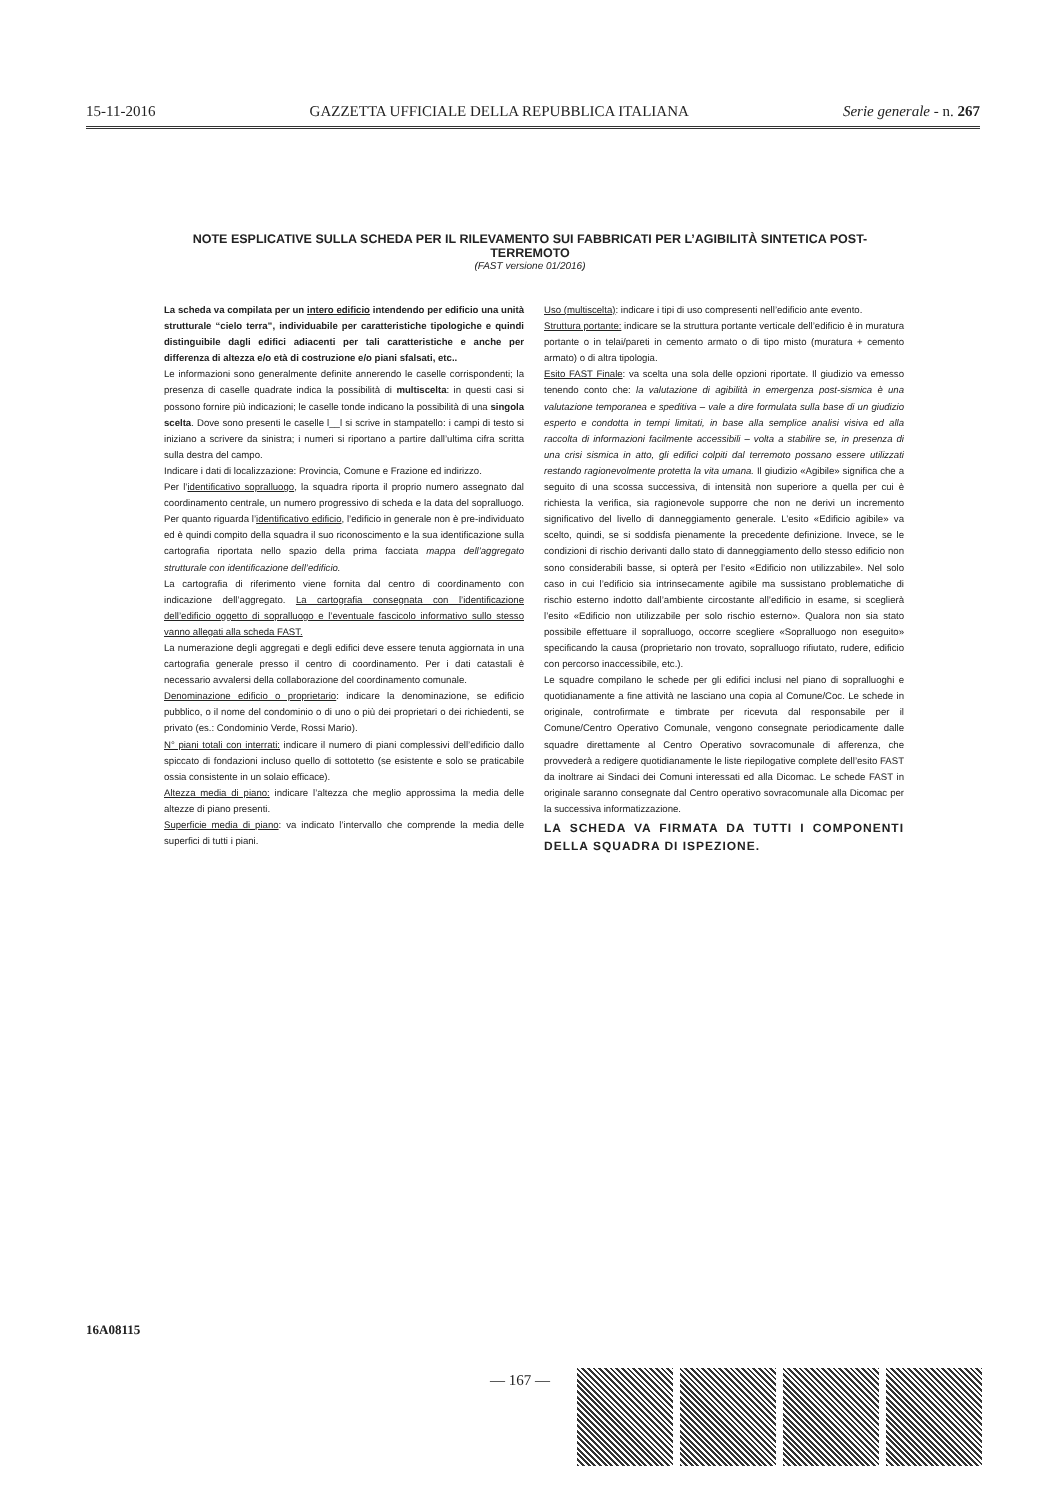15-11-2016 GAZZETTA UFFICIALE DELLA REPUBBLICA ITALIANA Serie generale - n. 267
NOTE ESPLICATIVE SULLA SCHEDA PER IL RILEVAMENTO SUI FABBRICATI PER L’AGIBILITÀ SINTETICA POST-TERREMOTO
(FAST versione 01/2016)
La scheda va compilata per un intero edificio intendendo per edificio una unità strutturale “cielo terra”, individuabile per caratteristiche tipologiche e quindi distinguibile dagli edifici adiacenti per tali caratteristiche e anche per differenza di altezza e/o età di costruzione e/o piani sfalsati, etc..
Le informazioni sono generalmente definite annerendo le caselle corrispondenti; la presenza di caselle quadrate indica la possibilità di multiscelta: in questi casi si possono fornire più indicazioni; le caselle tonde indicano la possibilità di una singola scelta. Dove sono presenti le caselle l__l si scrive in stampatello: i campi di testo si iniziano a scrivere da sinistra; i numeri si riportano a partire dall’ultima cifra scritta sulla destra del campo.
Indicare i dati di localizzazione: Provincia, Comune e Frazione ed indirizzo.
Per l’identificativo sopralluogo, la squadra riporta il proprio numero assegnato dal coordinamento centrale, un numero progressivo di scheda e la data del sopralluogo. Per quanto riguarda l’identificativo edificio, l’edificio in generale non è pre-individuato ed è quindi compito della squadra il suo riconoscimento e la sua identificazione sulla cartografia riportata nello spazio della prima facciata mappa dell’aggregato strutturale con identificazione dell’edificio.
La cartografia di riferimento viene fornita dal centro di coordinamento con indicazione dell’aggregato. La cartografia consegnata con l’identificazione dell’edificio oggetto di sopralluogo e l’eventuale fascicolo informativo sullo stesso vanno allegati alla scheda FAST.
La numerazione degli aggregati e degli edifici deve essere tenuta aggiornata in una cartografia generale presso il centro di coordinamento. Per i dati catastali è necessario avvalersi della collaborazione del coordinamento comunale.
Denominazione edificio o proprietario: indicare la denominazione, se edificio pubblico, o il nome del condominio o di uno o più dei proprietari o dei richiedenti, se privato (es.: Condominio Verde, Rossi Mario).
N° piani totali con interrati: indicare il numero di piani complessivi dell’edificio dallo spiccato di fondazioni incluso quello di sottotetto (se esistente e solo se praticabile ossia consistente in un solaio efficace).
Altezza media di piano: indicare l’altezza che meglio approssima la media delle altezze di piano presenti.
Superficie media di piano: va indicato l’intervallo che comprende la media delle superfici di tutti i piani.
Uso (multiscelta): indicare i tipi di uso compresenti nell’edificio ante evento.
Struttura portante: indicare se la struttura portante verticale dell’edificio è in muratura portante o in telai/pareti in cemento armato o di tipo misto (muratura + cemento armato) o di altra tipologia.
Esito FAST Finale: va scelta una sola delle opzioni riportate. Il giudizio va emesso tenendo conto che: la valutazione di agibilità in emergenza post-sismica è una valutazione temporanea e speditiva – vale a dire formulata sulla base di un giudizio esperto e condotta in tempi limitati, in base alla semplice analisi visiva ed alla raccolta di informazioni facilmente accessibili – volta a stabilire se, in presenza di una crisi sismica in atto, gli edifici colpiti dal terremoto possano essere utilizzati restando ragionevolmente protetta la vita umana. Il giudizio «Agibile» significa che a seguito di una scossa successiva, di intensità non superiore a quella per cui è richiesta la verifica, sia ragionevole supporre che non ne derivi un incremento significativo del livello di danneggiamento generale. L’esito «Edificio agibile» va scelto, quindi, se si soddisfa pienamente la precedente definizione. Invece, se le condizioni di rischio derivanti dallo stato di danneggiamento dello stesso edificio non sono considerabili basse, si opterà per l’esito «Edificio non utilizzabile». Nel solo caso in cui l’edificio sia intrinsecamente agibile ma sussistano problematiche di rischio esterno indotto dall’ambiente circostante all’edificio in esame, si sceglierà l’esito «Edificio non utilizzabile per solo rischio esterno». Qualora non sia stato possibile effettuare il sopralluogo, occorre scegliere «Sopralluogo non eseguito» specificando la causa (proprietario non trovato, sopralluogo rifiutato, rudere, edificio con percorso inaccessibile, etc.).
Le squadre compilano le schede per gli edifici inclusi nel piano di sopralluoghi e quotidianamente a fine attività ne lasciano una copia al Comune/Coc. Le schede in originale, controfirmate e timbrate per ricevuta dal responsabile per il Comune/Centro Operativo Comunale, vengono consegnate periodicamente dalle squadre direttamente al Centro Operativo sovracomunale di afferenza, che provvederà a redigere quotidianamente le liste riepilogative complete dell’esito FAST da inoltrare ai Sindaci dei Comuni interessati ed alla Dicomac. Le schede FAST in originale saranno consegnate dal Centro operativo sovracomunale alla Dicomac per la successiva informatizzazione.
LA SCHEDA VA FIRMATA DA TUTTI I COMPONENTI DELLA SQUADRA DI ISPEZIONE.
16A08115
— 167 —